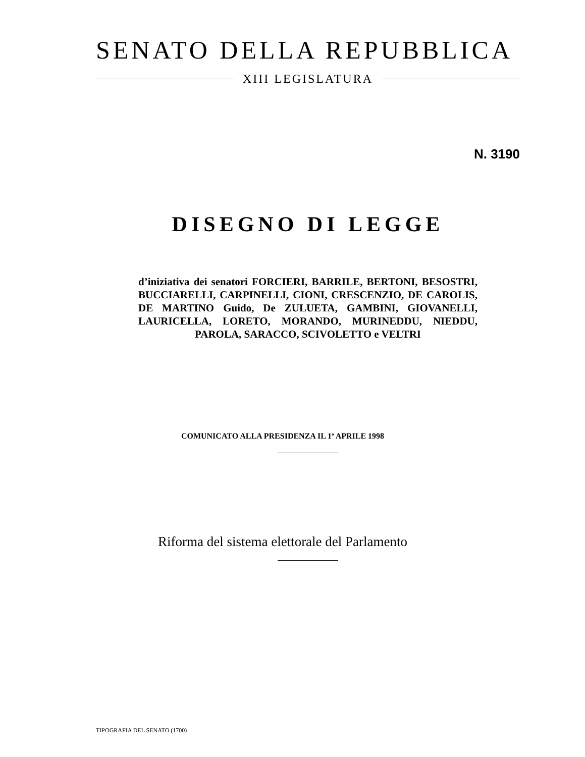SENATO DELLA REPUBBLICA
XIII LEGISLATURA
N. 3190
DISEGNO DI LEGGE
d’iniziativa dei senatori FORCIERI, BARRILE, BERTONI, BESOSTRI, BUCCIARELLI, CARPINELLI, CIONI, CRESCENZIO, DE CAROLIS, DE MARTINO Guido, De ZULUETA, GAMBINI, GIOVANELLI, LAURICELLA, LORETO, MORANDO, MURINEDDU, NIEDDU, PAROLA, SARACCO, SCIVOLETTO e VELTRI
COMUNICATO ALLA PRESIDENZA IL 1<sup>o</sup> APRILE 1998
Riforma del sistema elettorale del Parlamento
TIPOGRAFIA DEL SENATO (1700)